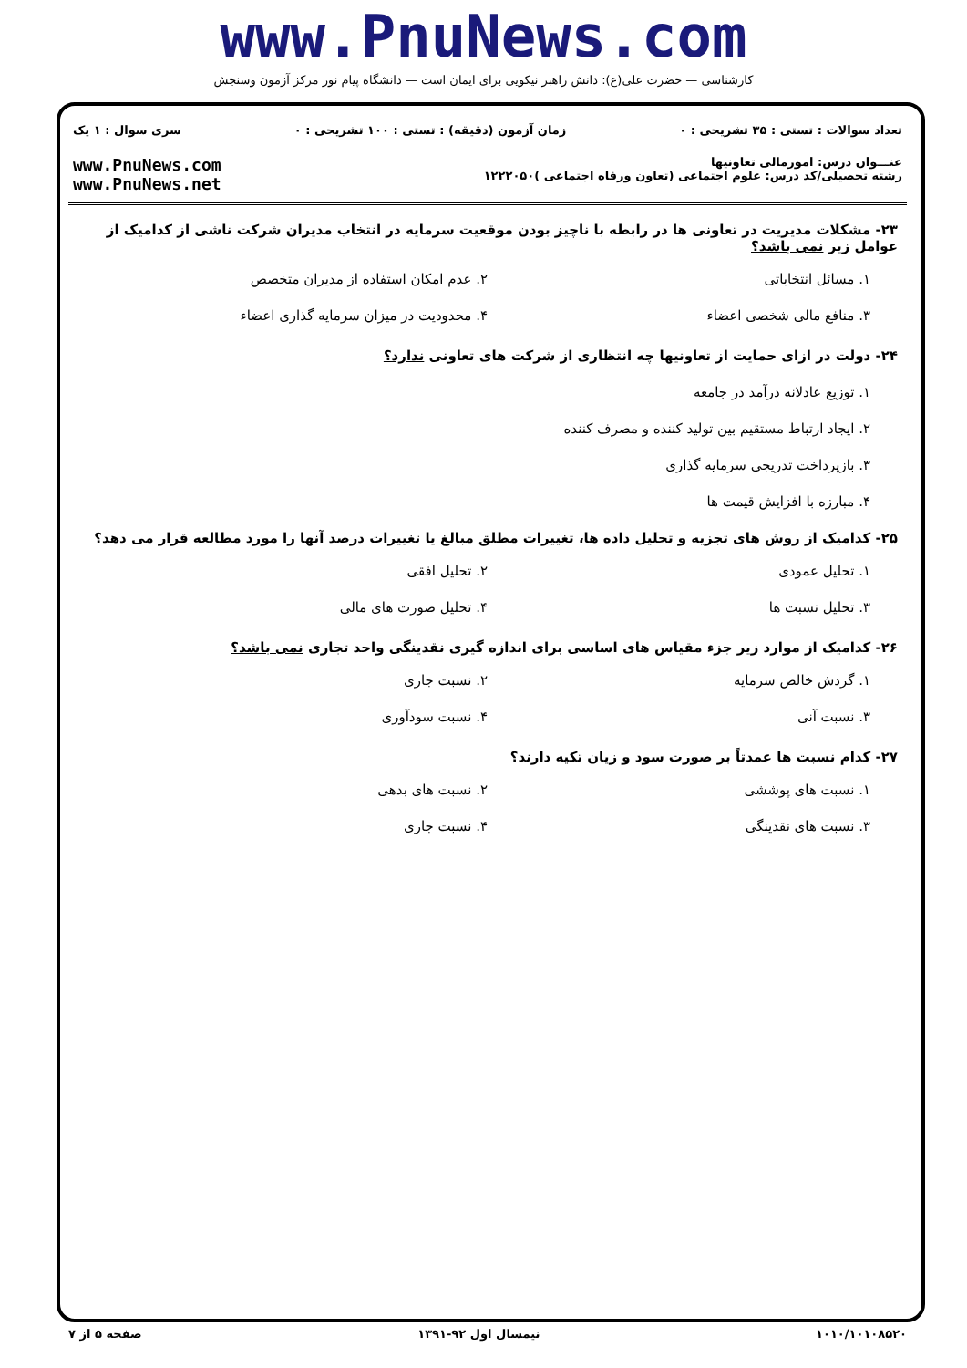www.PnuNews.com
کارشناسی — حضرت علی(ع): دانش راهبر نیکویی برای ایمان است — دانشگاه پیام نور مرکز آزمون وسنجش
تعداد سوالات : تستی : ۳۵ تشریحی : ۰ زمان آزمون (دقیقه) : تستی : ۱۰۰ تشریحی : ۰ سری سوال : ۱ یک
عنـــوان درس: امورمالی تعاونیها
رشته تحصیلی/کد درس: علوم اجتماعی (تعاون ورفاه اجتماعی )۱۲۲۲۰۵۰
www.PnuNews.com
www.PnuNews.net
۲۳- مشکلات مدیریت در تعاونی ها در رابطه با ناچیز بودن موقعیت سرمایه در انتخاب مدیران شرکت ناشی از کدامیک از عوامل زیر نمی باشد؟
۱. مسائل انتخاباتی ۲. عدم امکان استفاده از مدیران متخصص ۳. منافع مالی شخصی اعضاء ۴. محدودیت در میزان سرمایه گذاری اعضاء
۲۴- دولت در ازای حمایت از تعاونیها چه انتظاری از شرکت های تعاونی ندارد؟
۱. توزیع عادلانه درآمد در جامعه
۲. ایجاد ارتباط مستقیم بین تولید کننده و مصرف کننده
۳. بازپرداخت تدریجی سرمایه گذاری
۴. مبارزه با افزایش قیمت ها
۲۵- کدامیک از روش های تجزیه و تحلیل داده ها، تغییرات مطلق مبالغ یا تغییرات درصد آنها را مورد مطالعه قرار می دهد؟
۱. تحلیل عمودی ۲. تحلیل افقی ۳. تحلیل نسبت ها ۴. تحلیل صورت های مالی
۲۶- کدامیک از موارد زیر جزء مقیاس های اساسی برای اندازه گیری نقدینگی واحد تجاری نمی باشد؟
۱. گردش خالص سرمایه ۲. نسبت جاری ۳. نسبت آنی ۴. نسبت سودآوری
۲۷- کدام نسبت ها عمدتاً بر صورت سود و زیان تکیه دارند؟
۱. نسبت های پوششی ۲. نسبت های بدهی ۳. نسبت های نقدینگی ۴. نسبت جاری
۱۰۱۰/۱۰۱۰۸۵۲۰ نیمسال اول ۹۲-۱۳۹۱ صفحه ۵ از ۷